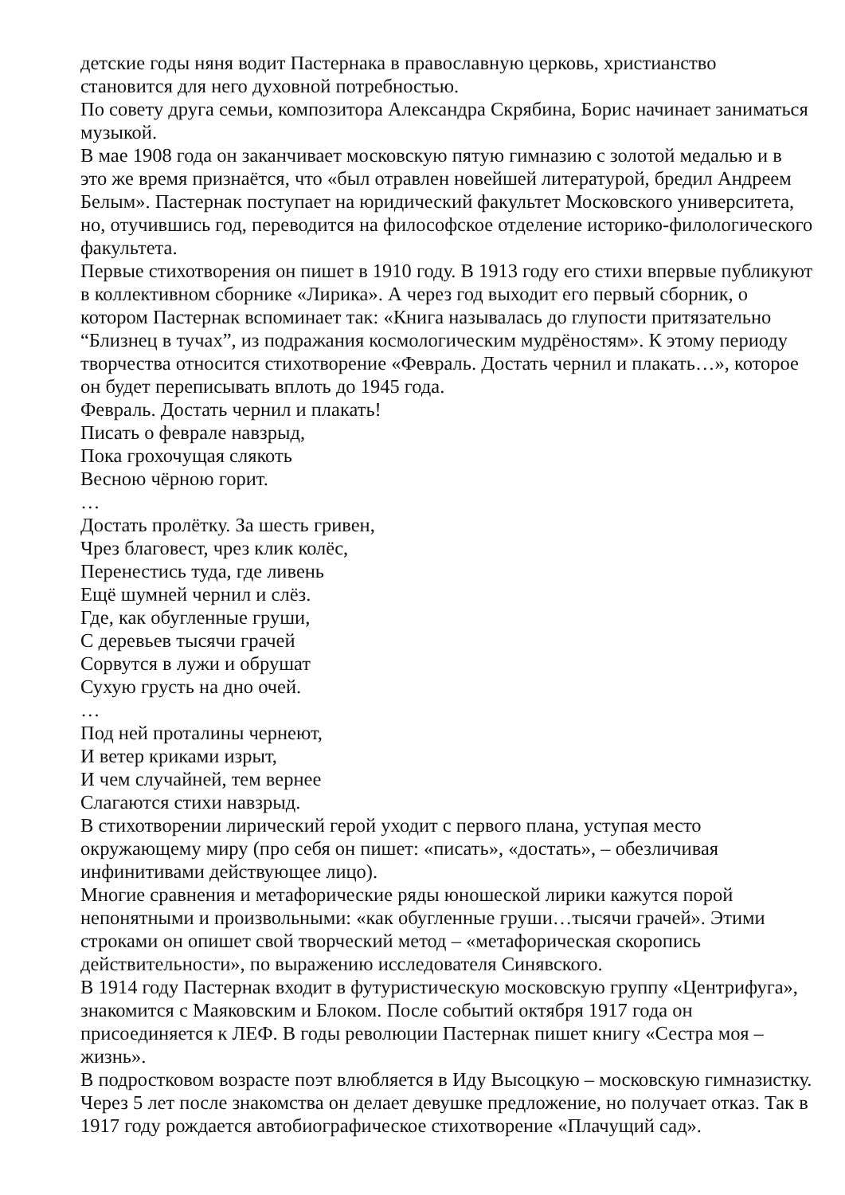детские годы няня водит Пастернака в православную церковь, христианство становится для него духовной потребностью.
По совету друга семьи, композитора Александра Скрябина, Борис начинает заниматься музыкой.
В мае 1908 года он заканчивает московскую пятую гимназию с золотой медалью и в это же время признаётся, что «был отравлен новейшей литературой, бредил Андреем Белым». Пастернак поступает на юридический факультет Московского университета, но, отучившись год, переводится на философское отделение историко-филологического факультета.
Первые стихотворения он пишет в 1910 году. В 1913 году его стихи впервые публикуют в коллективном сборнике «Лирика». А через год выходит его первый сборник, о котором Пастернак вспоминает так: «Книга называлась до глупости притязательно “Близнец в тучах”, из подражания космологическим мудрёностям». К этому периоду творчества относится стихотворение «Февраль. Достать чернил и плакать…», которое он будет переписывать вплоть до 1945 года.
Февраль. Достать чернил и плакать!
Писать о феврале навзрыд,
Пока грохочущая слякоть
Весною чёрною горит.
…
Достать пролётку. За шесть гривен,
Чрез благовест, чрез клик колёс,
Перенестись туда, где ливень
Ещё шумней чернил и слёз.
Где, как обугленные груши,
С деревьев тысячи грачей
Сорвутся в лужи и обрушат
Сухую грусть на дно очей.
…
Под ней проталины чернеют,
И ветер криками изрыт,
И чем случайней, тем вернее
Слагаются стихи навзрыд.
В стихотворении лирический герой уходит с первого плана, уступая место окружающему миру (про себя он пишет: «писать», «достать», – обезличивая инфинитивами действующее лицо).
Многие сравнения и метафорические ряды юношеской лирики кажутся порой непонятными и произвольными: «как обугленные груши…тысячи грачей». Этими строками он опишет свой творческий метод – «метафорическая скоропись действительности», по выражению исследователя Синявского.
В 1914 году Пастернак входит в футуристическую московскую группу «Центрифуга», знакомится с Маяковским и Блоком. После событий октября 1917 года он присоединяется к ЛЕФ. В годы революции Пастернак пишет книгу «Сестра моя – жизнь».
В подростковом возрасте поэт влюбляется в Иду Высоцкую – московскую гимназистку. Через 5 лет после знакомства он делает девушке предложение, но получает отказ. Так в 1917 году рождается автобиографическое стихотворение «Плачущий сад».